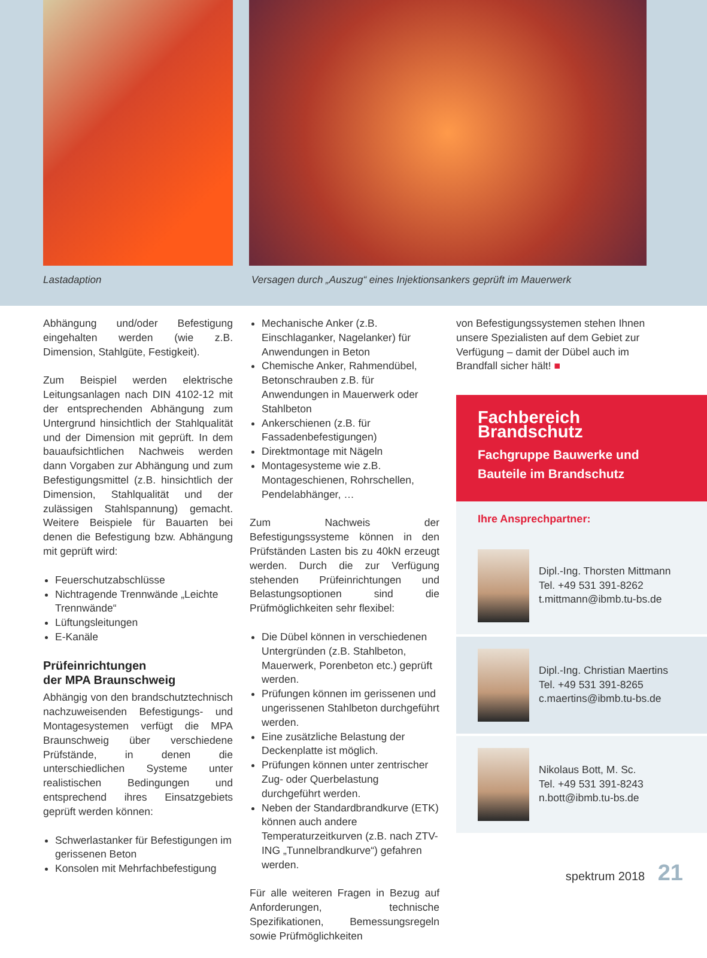Lastadaption
Versagen durch „Auszug“ eines Injektionsankers geprüft im Mauerwerk
Abhängung und/oder Befestigung eingehalten werden (wie z.B. Dimension, Stahlgüte, Festigkeit).
Zum Beispiel werden elektrische Leitungsanlagen nach DIN 4102-12 mit der entsprechenden Abhängung zum Untergrund hinsichtlich der Stahlqualität und der Dimension mit geprüft. In dem bauaufsichtlichen Nachweis werden dann Vorgaben zur Abhängung und zum Befestigungsmittel (z.B. hinsichtlich der Dimension, Stahlqualität und der zulässigen Stahlspannung) gemacht. Weitere Beispiele für Bauarten bei denen die Befestigung bzw. Abhängung mit geprüft wird:
Feuerschutzabschlüsse
Nichtragende Trennwände „Leichte Trennwände“
Lüftungsleitungen
E-Kanäle
Prüfeinrichtungen
der MPA Braunschweig
Abhängig von den brandschutztechnisch nachzuweisenden Befestigungs- und Montagesystemen verfügt die MPA Braunschweig über verschiedene Prüfstände, in denen die unterschiedlichen Systeme unter realistischen Bedingungen und entsprechend ihres Einsatzgebiets geprüft werden können:
Schwerlastanker für Befestigungen im gerissenen Beton
Konsolen mit Mehrfachbefestigung
Mechanische Anker (z.B. Einschlaganker, Nagelanker) für Anwendungen in Beton
Chemische Anker, Rahmendübel, Betonschrauben z.B. für Anwendungen in Mauerwerk oder Stahlbeton
Ankerschienen (z.B. für Fassadenbefestigungen)
Direktmontage mit Nägeln
Montagesysteme wie z.B. Montageschienen, Rohrschellen, Pendelabhänger, …
Zum Nachweis der Befestigungssysteme können in den Prüfständen Lasten bis zu 40kN erzeugt werden. Durch die zur Verfügung stehenden Prüfeinrichtungen und Belastungsoptionen sind die Prüfmöglichkeiten sehr flexibel:
Die Dübel können in verschiedenen Untergründen (z.B. Stahlbeton, Mauerwerk, Porenbeton etc.) geprüft werden.
Prüfungen können im gerissenen und ungerissenen Stahlbeton durchgeführt werden.
Eine zusätzliche Belastung der Deckenplatte ist möglich.
Prüfungen können unter zentrischer Zug- oder Querbelastung durchgeführt werden.
Neben der Standardbrandkurve (ETK) können auch andere Temperaturzeitkurven (z.B. nach ZTV-ING „Tunnelbrandkurve“) gefahren werden.
Für alle weiteren Fragen in Bezug auf Anforderungen, technische Spezifikationen, Bemessungsregeln sowie Prüfmöglichkeiten
von Befestigungssystemen stehen Ihnen unsere Spezialisten auf dem Gebiet zur Verfügung – damit der Dübel auch im Brandfall sicher hält! ■
Fachbereich Brandschutz
Fachgruppe Bauwerke und Bauteile im Brandschutz
Ihre Ansprechpartner:
Dipl.-Ing. Thorsten Mittmann
Tel. +49 531 391-8262
t.mittmann@ibmb.tu-bs.de
Dipl.-Ing. Christian Maertins
Tel. +49 531 391-8265
c.maertins@ibmb.tu-bs.de
Nikolaus Bott, M. Sc.
Tel. +49 531 391-8243
n.bott@ibmb.tu-bs.de
spektrum 2018 21